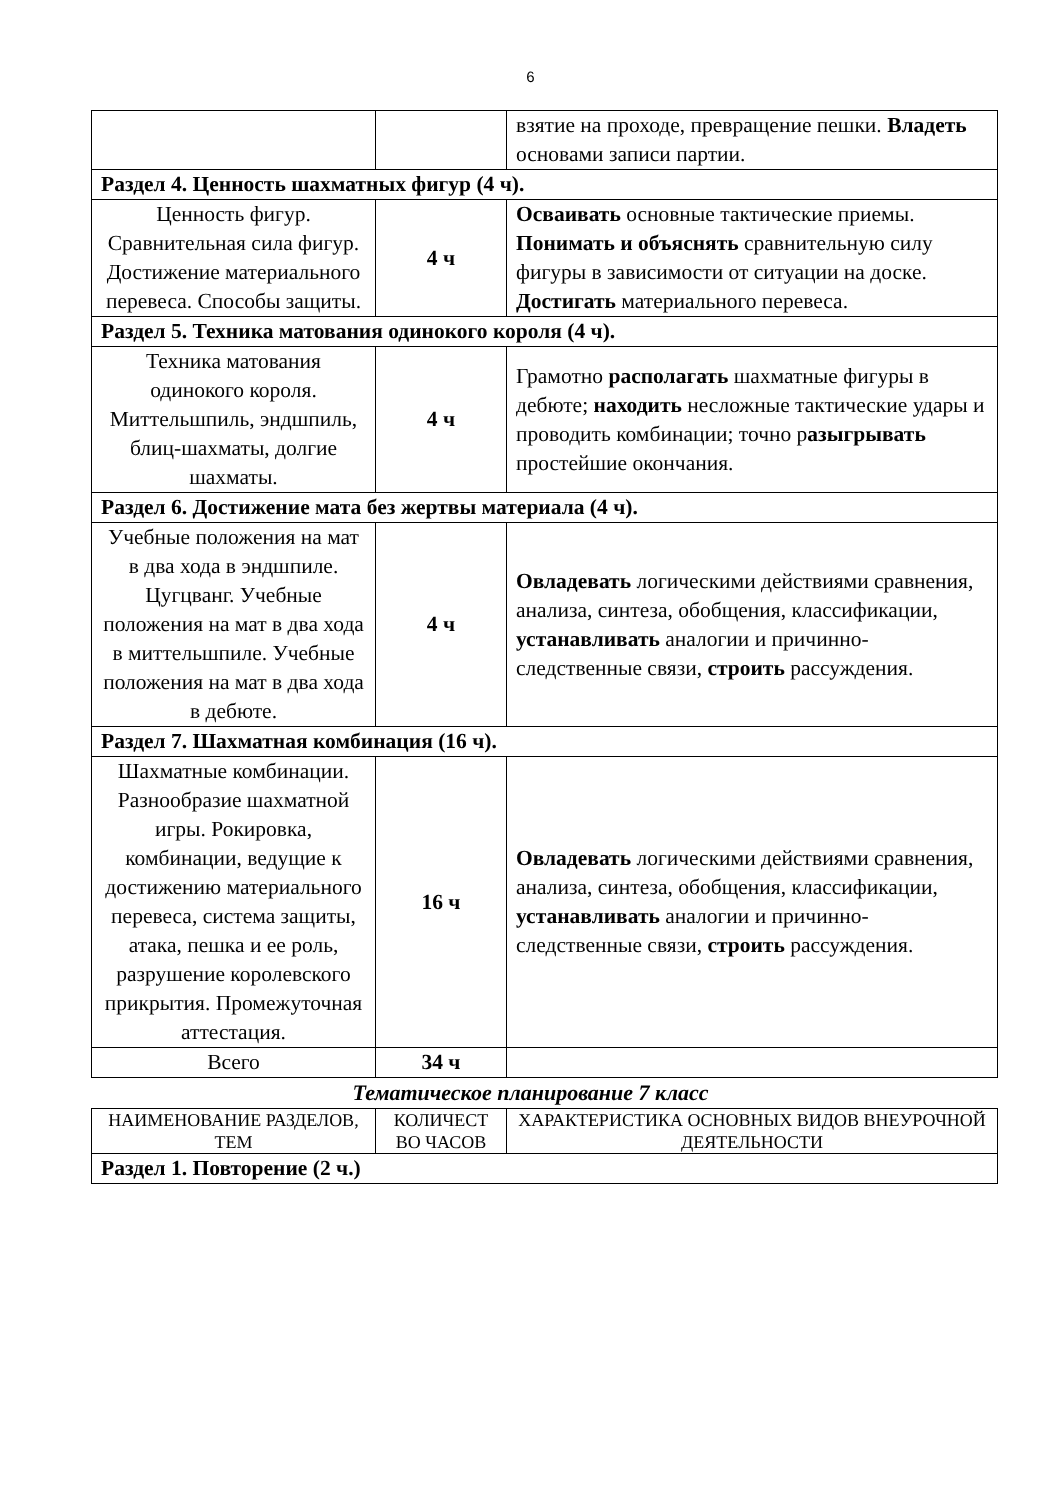6
| | | взятие на проходе, превращение пешки. Владеть основами записи партии. |
| Раздел 4. Ценность шахматных фигур (4 ч). | | |
| Ценность фигур. Сравнительная сила фигур. Достижение материального перевеса. Способы защиты. | 4 ч | Осваивать основные тактические приемы. Понимать и объяснять сравнительную силу фигуры в зависимости от ситуации на доске. Достигать материального перевеса. |
| Раздел 5. Техника матования одинокого короля (4 ч). | | |
| Техника матования одинокого короля. Миттельшпиль, эндшпиль, блиц-шахматы, долгие шахматы. | 4 ч | Грамотно располагать шахматные фигуры в дебюте; находить несложные тактические удары и проводить комбинации; точно р азыгрывать простейшие окончания. |
| Раздел 6. Достижение мата без жертвы материала (4 ч). | | |
| Учебные положения на мат в два хода в эндшпиле. Цугцванг. Учебные положения на мат в два хода в миттельшпиле. Учебные положения на мат в два хода в дебюте. | 4 ч | Овладевать логическими действиями сравнения, анализа, синтеза, обобщения, классификации, устанавливать аналогии и причинно-следственные связи, строить рассуждения. |
| Раздел 7. Шахматная комбинация (16 ч). | | |
| Шахматные комбинации. Разнообразие шахматной игры. Рокировка, комбинации, ведущие к достижению материального перевеса, система защиты, атака, пешка и ее роль, разрушение королевского прикрытия. Промежуточная аттестация. | 16 ч | Овладевать логическими действиями сравнения, анализа, синтеза, обобщения, классификации, устанавливать аналогии и причинно-следственные связи, строить рассуждения. |
| Всего | 34 ч | |
Тематическое планирование 7 класс
| НАИМЕНОВАНИЕ РАЗДЕЛОВ, ТЕМ | КОЛИЧЕСТ ВО ЧАСОВ | ХАРАКТЕРИСТИКА ОСНОВНЫХ ВИДОВ ВНЕУРОЧНОЙ ДЕЯТЕЛЬНОСТИ |
| --- | --- | --- |
| Раздел 1. Повторение (2 ч.) | | |